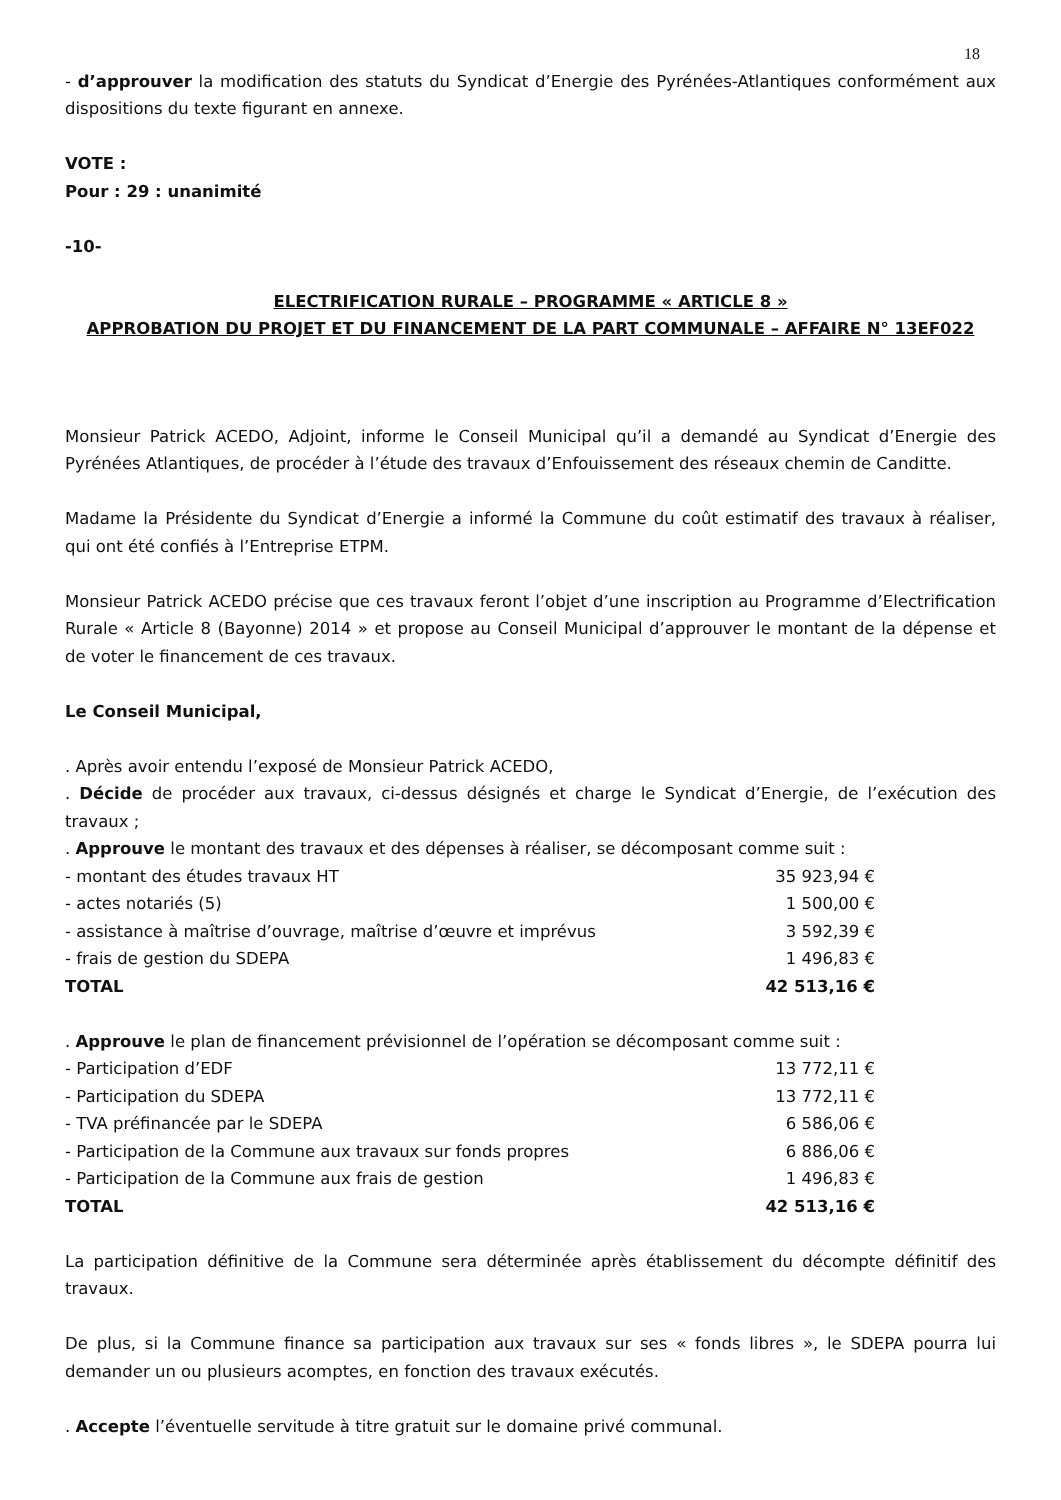18
- d’approuver la modification des statuts du Syndicat d’Energie des Pyrénées-Atlantiques conformément aux dispositions du texte figurant en annexe.
VOTE :
Pour : 29 : unanimité
-10-
ELECTRIFICATION RURALE – PROGRAMME « ARTICLE 8 »
APPROBATION DU PROJET ET DU FINANCEMENT DE LA PART COMMUNALE – AFFAIRE N° 13EF022
Monsieur Patrick ACEDO, Adjoint, informe le Conseil Municipal qu’il a demandé au Syndicat d’Energie des Pyrénées Atlantiques, de procéder à l’étude des travaux d’Enfouissement des réseaux chemin de Canditte.
Madame la Présidente du Syndicat d’Energie a informé la Commune du coût estimatif des travaux à réaliser, qui ont été confiés à l’Entreprise ETPM.
Monsieur Patrick ACEDO précise que ces travaux feront l’objet d’une inscription au Programme d’Electrification Rurale « Article 8 (Bayonne) 2014 » et propose au Conseil Municipal d’approuver le montant de la dépense et de voter le financement de ces travaux.
Le Conseil Municipal,
. Après avoir entendu l’exposé de Monsieur Patrick ACEDO,
. Décide de procéder aux travaux, ci-dessus désignés et charge le Syndicat d’Energie, de l’exécution des travaux ;
. Approuve le montant des travaux et des dépenses à réaliser, se décomposant comme suit :
| - montant des études travaux HT | 35 923,94 € |
| - actes notariés (5) | 1 500,00 € |
| - assistance à maîtrise d’ouvrage, maîtrise d’œuvre et imprévus | 3 592,39 € |
| - frais de gestion du SDEPA | 1 496,83 € |
| TOTAL | 42 513,16 € |
. Approuve le plan de financement prévisionnel de l’opération se décomposant comme suit :
| - Participation d’EDF | 13 772,11 € |
| - Participation du SDEPA | 13 772,11 € |
| - TVA préfinancée par le SDEPA | 6 586,06 € |
| - Participation de la Commune aux travaux sur fonds propres | 6 886,06 € |
| - Participation de la Commune aux frais de gestion | 1 496,83 € |
| TOTAL | 42 513,16 € |
La participation définitive de la Commune sera déterminée après établissement du décompte définitif des travaux.
De plus, si la Commune finance sa participation aux travaux sur ses « fonds libres », le SDEPA pourra lui demander un ou plusieurs acomptes, en fonction des travaux exécutés.
. Accepte l’éventuelle servitude à titre gratuit sur le domaine privé communal.